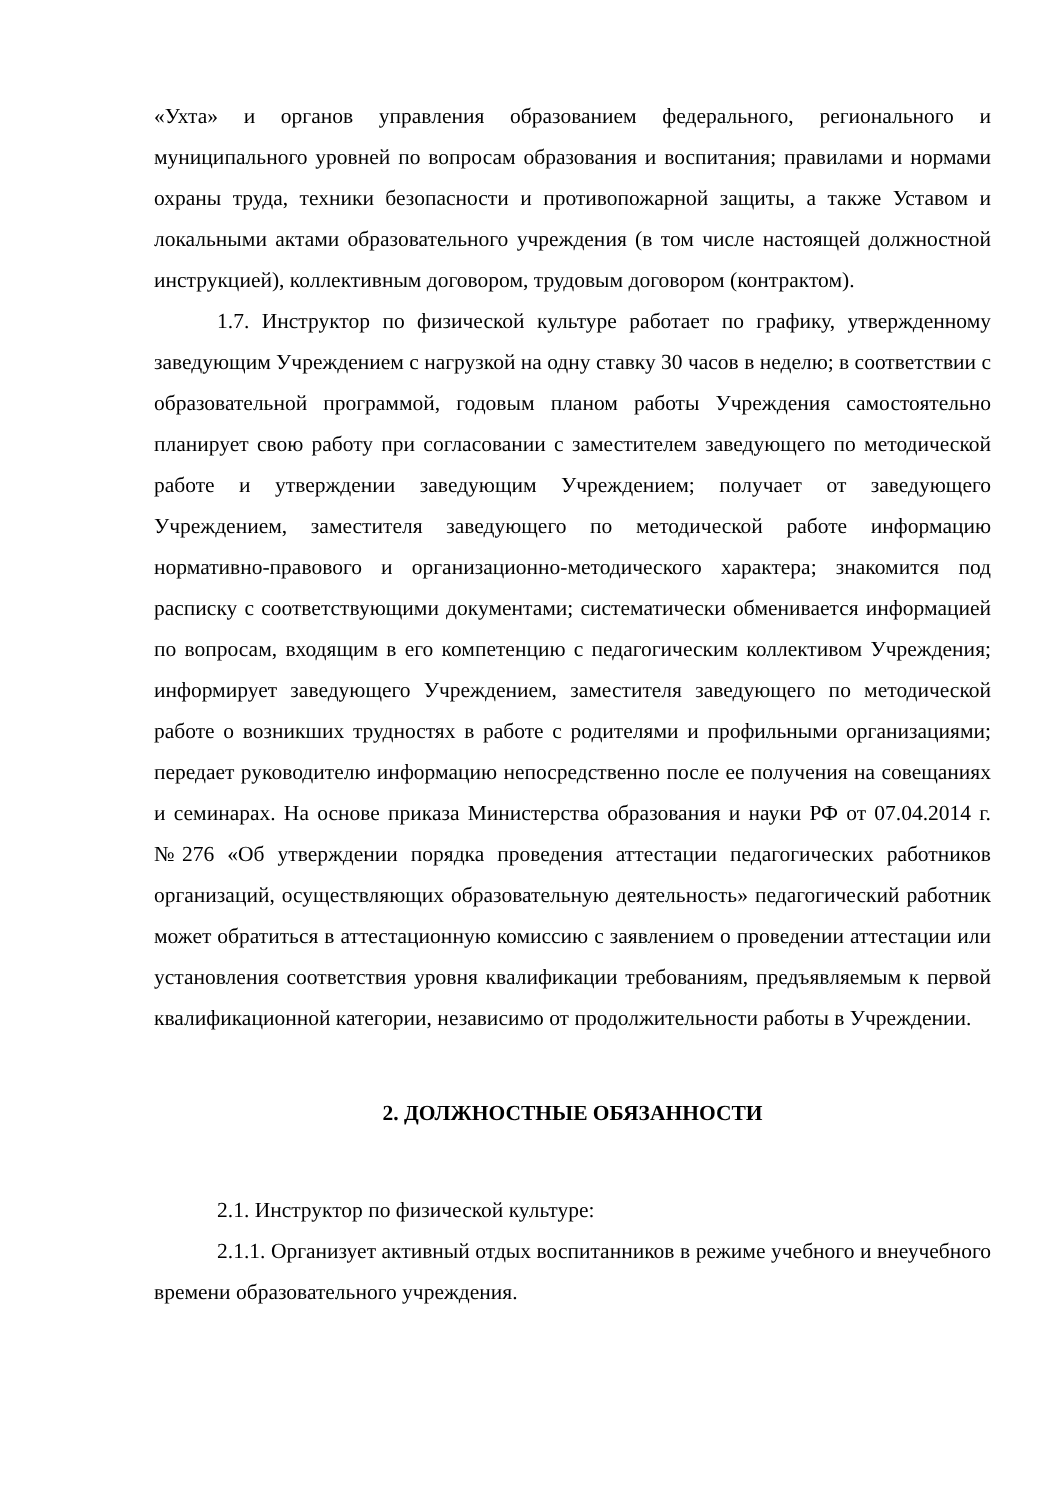«Ухта» и органов управления образованием федерального, регионального и муниципального уровней по вопросам образования и воспитания; правилами и нормами охраны труда, техники безопасности и противопожарной защиты, а также Уставом и локальными актами образовательного учреждения (в том числе настоящей должностной инструкцией), коллективным договором, трудовым договором (контрактом).
1.7. Инструктор по физической культуре работает по графику, утвержденному заведующим Учреждением с нагрузкой на одну ставку 30 часов в неделю; в соответствии с образовательной программой, годовым планом работы Учреждения самостоятельно планирует свою работу при согласовании с заместителем заведующего по методической работе и утверждении заведующим Учреждением; получает от заведующего Учреждением, заместителя заведующего по методической работе информацию нормативно-правового и организационно-методического характера; знакомится под расписку с соответствующими документами; систематически обменивается информацией по вопросам, входящим в его компетенцию с педагогическим коллективом Учреждения; информирует заведующего Учреждением, заместителя заведующего по методической работе о возникших трудностях в работе с родителями и профильными организациями; передает руководителю информацию непосредственно после ее получения на совещаниях и семинарах. На основе приказа Министерства образования и науки РФ от 07.04.2014 г. №276 «Об утверждении порядка проведения аттестации педагогических работников организаций, осуществляющих образовательную деятельность» педагогический работник может обратиться в аттестационную комиссию с заявлением о проведении аттестации или установления соответствия уровня квалификации требованиям, предъявляемым к первой квалификационной категории, независимо от продолжительности работы в Учреждении.
2. ДОЛЖНОСТНЫЕ ОБЯЗАННОСТИ
2.1. Инструктор по физической культуре:
2.1.1. Организует активный отдых воспитанников в режиме учебного и внеучебного времени образовательного учреждения.